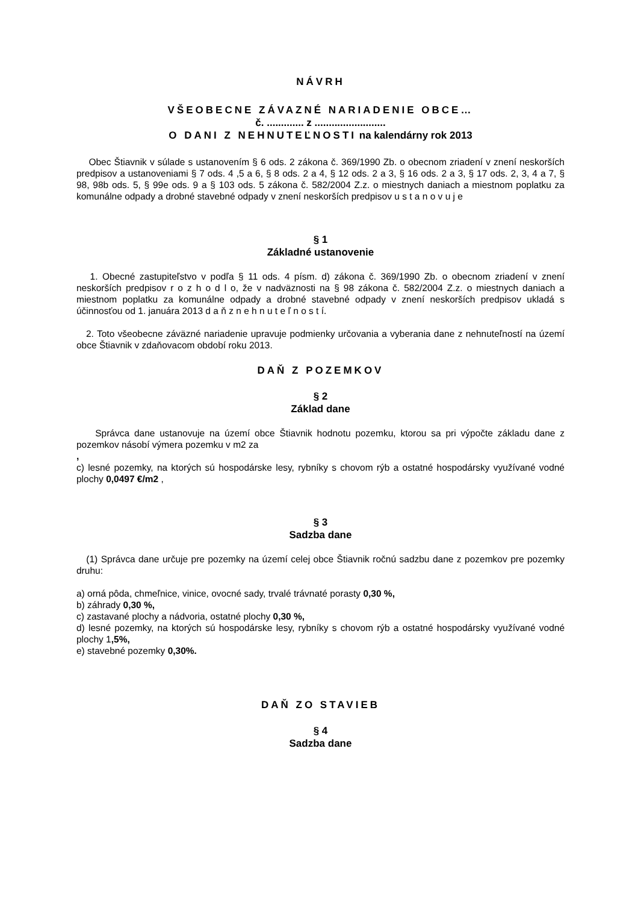NÁVRH
VŠEOBECNE ZÁVAZNÉ NARIADENIE OBCE…
č. ............. z .........................
O DANI Z NEHNUTEĽNOSTI na kalendárny rok 2013
Obec Štiavnik v súlade s ustanovením § 6 ods. 2 zákona č. 369/1990 Zb. o obecnom zriadení v znení neskorších predpisov a ustanoveniami § 7 ods. 4 ,5 a 6, § 8 ods. 2 a 4, § 12 ods. 2 a 3, § 16 ods. 2 a 3, § 17 ods. 2, 3, 4 a 7, § 98, 98b ods. 5, § 99e ods. 9 a § 103 ods. 5 zákona č. 582/2004 Z.z. o miestnych daniach a miestnom poplatku za komunálne odpady a drobné stavebné odpady v znení neskorších predpisov u s t a n o v u j e
§ 1
Základné ustanovenie
1. Obecné zastupiteľstvo v podľa § 11 ods. 4 písm. d) zákona č. 369/1990 Zb. o obecnom zriadení v znení neskorších predpisov r o z h o d l o, že v nadväznosti na § 98 zákona č. 582/2004 Z.z. o miestnych daniach a miestnom poplatku za komunálne odpady a drobné stavebné odpady v znení neskorších predpisov ukladá s účinnosťou od 1. januára 2013 d a ň z n e h n u t e ľ n o s t í.
2. Toto všeobecne záväzné nariadenie upravuje podmienky určovania a vyberania dane z nehnuteľností na území obce Štiavnik v zdaňovacom období roku 2013.
DAŇ Z POZEMKOV
§ 2
Základ dane
Správca dane ustanovuje na území obce Štiavnik hodnotu pozemku, ktorou sa pri výpočte základu dane z pozemkov násobí výmera pozemku v m2 za
,
c) lesné pozemky, na ktorých sú hospodárske lesy, rybníky s chovom rýb a ostatné hospodársky využívané vodné plochy 0,0497 €/m2 ,
§ 3
Sadzba dane
(1) Správca dane určuje pre pozemky na území celej obce Štiavnik ročnú sadzbu dane z pozemkov pre pozemky druhu:
a) orná pôda, chmeľnice, vinice, ovocné sady, trvalé trávnaté porasty 0,30 %,
b) záhrady 0,30 %,
c) zastavané plochy a nádvoria, ostatné plochy 0,30 %,
d) lesné pozemky, na ktorých sú hospodárske lesy, rybníky s chovom rýb a ostatné hospodársky využívané vodné plochy 1,5%,
e) stavebné pozemky 0,30%.
DAŇ ZO STAVIEB
§ 4
Sadzba dane